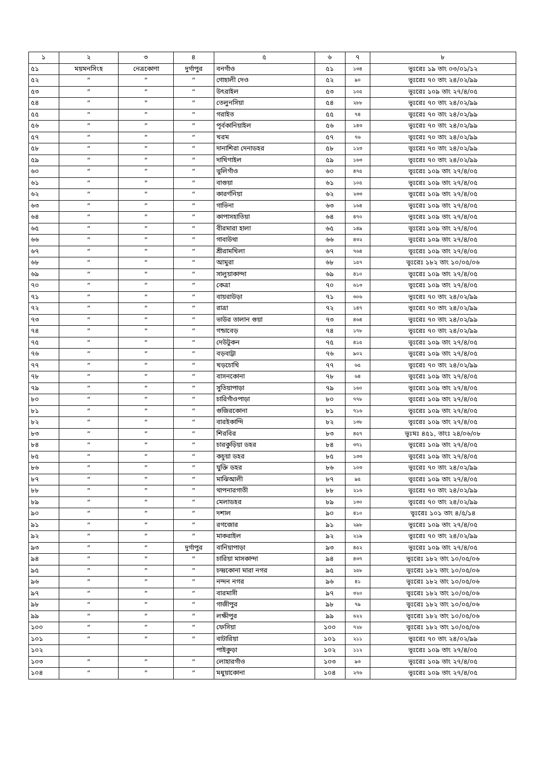| ১ | ২ | ৩ | ৪ | ৫ | ৬ | ৭ | ৮ |
| --- | --- | --- | --- | --- | --- | --- | --- |
| ৫১ | ময়মনসিংহ | নেত্রকোণা | দুর্গাপুর | বনগাঁও | ৫১ | ১৩৪ | ভূঃরেঃ ১৯ তাং ০৩/০১/১২ |
| ৫২ | ” | ” | ” | গোহালী দেও | ৫২ | ৯০ | ভূঃরেঃ ৭০ তাং ২৪/০২/৯৯ |
| ৫৩ | ” | ” | ” | উৎরাইল | ৫৩ | ১০৫ | ভূঃরেঃ ১০৯ তাং ২৭/৪/০৫ |
| ৫৪ | ” | ” | ” | তেলুনসিয়া | ৫৪ | ২৮৮ | ভূঃরেঃ ৭০ তাং ২৪/০২/৯৯ |
| ৫৫ | ” | ” | ” | গরাইত | ৫৫ | ৭৪ | ভূঃরেঃ ৭০ তাং ২৪/০২/৯৯ |
| ৫৬ | ” | ” | ” | পূর্বকানিয়াইল | ৫৬ | ১৪৩ | ভূঃরেঃ ৭০ তাং ২৪/০২/৯৯ |
| ৫৭ | ” | ” | ” | খরম | ৫৭ | ৭৬ | ভূঃরেঃ ৭০ তাং ২৪/০২/৯৯ |
| ৫৮ | ” | ” | ” | দানাশিরা দেনাডহর | ৫৮ | ১২৩ | ভূঃরেঃ ৭০ তাং ২৪/০২/৯৯ |
| ৫৯ | ” | ” | ” | দাখিণাইল | ৫৯ | ১৬৩ | ভূঃরেঃ ৭০ তাং ২৪/০২/৯৯ |
| ৬০ | ” | ” | ” | ভুলিগাঁও | ৬০ | ৪৭৫ | ভূঃরেঃ ১০৯ তাং ২৭/৪/০৫ |
| ৬১ | ” | ” | ” | বাগুয়া | ৬১ | ১০৫ | ভূঃরেঃ ১০৯ তাং ২৭/৪/০৫ |
| ৬২ | ” | ” | ” | কারর্ণনিয়া | ৬২ | ২৩৩ | ভূঃরেঃ ১০৯ তাং ২৭/৪/০৫ |
| ৬৩ | ” | ” | ” | গাভিনা | ৬৩ | ১৬৪ | ভূঃরেঃ ১০৯ তাং ২৭/৪/০৫ |
| ৬৪ | ” | ” | ” | কাপাসহাতিয়া | ৬৪ | ৪৭০ | ভূঃরেঃ ১০৯ তাং ২৭/৪/০৫ |
| ৬৫ | ” | ” | ” | বীরমারা হালা | ৬৫ | ১৪৯ | ভূঃরেঃ ১০৯ তাং ২৭/৪/০৫ |
| ৬৬ | ” | ” | ” | গাবাউথা | ৬৬ | ৪৩২ | ভূঃরেঃ ১০৯ তাং ২৭/৪/০৫ |
| ৬৭ | ” | ” | ” | শ্রীরামখিলা | ৬৭ | ৭৬৪ | ভূঃরেঃ ১০৯ তাং ২৭/৪/০৫ |
| ৬৮ | ” | ” | ” | আমুরা | ৬৮ | ১৫৭ | ভূঃরেঃ ১৮২ তাং ১০/০৫/০৬ |
| ৬৯ | ” | ” | ” | সালুয়াকান্দা | ৬৯ | ৪১০ | ভূঃরেঃ ১০৯ তাং ২৭/৪/০৫ |
| ৭০ | ” | ” | ” | কেত্রা | ৭০ | ৬১৩ | ভূঃরেঃ ১০৯ তাং ২৭/৪/০৫ |
| ৭১ | ” | ” | ” | বায়রাউড়া | ৭১ | ৩০৬ | ভূঃরেঃ ৭০ তাং ২৪/০২/৯৯ |
| ৭২ | ” | ” | ” | রাত্রা | ৭২ | ১৪৭ | ভূঃরেঃ ৭০ তাং ২৪/০২/৯৯ |
| ৭৩ | ” | ” | ” | ভাউর তালান গুয়া | ৭৩ | ৪৬৪ | ভূঃরেঃ ৭০ তাং ২৪/০২/৯৯ |
| ৭৪ | ” | ” | ” | গন্ডাবেড় | ৭৪ | ১৭৮ | ভূঃরেঃ ৭০ তাং ২৪/০২/৯৯ |
| ৭৫ | ” | ” | ” | দেউটুকন | ৭৫ | ৪১৫ | ভূঃরেঃ ১০৯ তাং ২৭/৪/০৫ |
| ৭৬ | ” | ” | ” | বড়বাট্টা | ৭৬ | ৯০২ | ভূঃরেঃ ১০৯ তাং ২৭/৪/০৫ |
| ৭৭ | ” | ” | ” | খড়চোখি | ৭৭ | ৬৫ | ভূঃরেঃ ৭০ তাং ২৪/০২/৯৯ |
| ৭৮ | ” | ” | ” | বাসনকোনা | ৭৮ | ৬৪ | ভূঃরেঃ ১০৯ তাং ২৭/৪/০৫ |
| ৭৯ | ” | ” | ” | সুতিয়াপাড়া | ৭৯ | ১৬০ | ভূঃরেঃ ১০৯ তাং ২৭/৪/০৫ |
| ৮০ | ” | ” | ” | চারিগাঁওপাড়া | ৮০ | ৭৭৮ | ভূঃরেঃ ১০৯ তাং ২৭/৪/০৫ |
| ৮১ | ” | ” | ” | গুজিরকোনা | ৮১ | ৭১৬ | ভূঃরেঃ ১০৯ তাং ২৭/৪/০৫ |
| ৮২ | ” | ” | ” | বারইকান্দি | ৮২ | ১৩৮ | ভূঃরেঃ ১০৯ তাং ২৭/৪/০৫ |
| ৮৩ | ” | ” | ” | শিরবির | ৮৩ | ৪৫৭ | ভূঃমঃ ৪৫১, তাংঃ ২৪/০৬/০৮ |
| ৮৪ | ” | ” | ” | চারকুড়িয়া ডহর | ৮৪ | ৩৭১ | ভূঃরেঃ ১০৯ তাং ২৭/৪/০৫ |
| ৮৫ | ” | ” | ” | কচুয়া ডহর | ৮৫ | ১৩৩ | ভূঃরেঃ ১০৯ তাং ২৭/৪/০৫ |
| ৮৬ | ” | ” | ” | যুক্তি ডহর | ৮৬ | ১০৩ | ভূঃরেঃ ৭০ তাং ২৪/০২/৯৯ |
| ৮৭ | ” | ” | ” | মাঝিআলী | ৮৭ | ৯৫ | ভূঃরেঃ ১০৯ তাং ২৭/৪/০৫ |
| ৮৮ | ” | ” | ” | থাপনারগাতী | ৮৮ | ২১৬ | ভূঃরেঃ ৭০ তাং ২৪/০২/৯৯ |
| ৮৯ | ” | ” | ” | মেলাডহর | ৮৯ | ১৩০ | ভূঃরেঃ ৭০ তাং ২৪/০২/৯৯ |
| ৯০ | ” | ” | ” | দশাল | ৯০ | ৪১০ | ভূঃরেঃ ১০১ তাং ৪/৫/১৪ |
| ৯১ | ” | ” | ” | রগজোর | ৯১ | ২৯৮ | ভূঃরেঃ ১০৯ তাং ২৭/৪/০৫ |
| ৯২ | ” | ” | ” | মাকরাইল | ৯২ | ২১৯ | ভূঃরেঃ ৭০ তাং ২৪/০২/৯৯ |
| ৯৩ | ” | ” | দুর্গাপুর | বানিয়াপাড়া | ৯৩ | ৪৫২ | ভূঃরেঃ ১০৯ তাং ২৭/৪/০৫ |
| ৯৪ | ” | ” | ” | চারিয়া মাসকান্দা | ৯৪ | ৪৩৭ | ভূঃরেঃ ১৮২ তাং ১০/০৫/০৬ |
| ৯৫ | ” | ” | ” | চন্দ্রকোনা মারা নগর | ৯৫ | ২৫৮ | ভূঃরেঃ ১৮২ তাং ১০/০৫/০৬ |
| ৯৬ | ” | ” | ” | নন্দন নগর | ৯৬ | ৪১ | ভূঃরেঃ ১৮২ তাং ১০/০৫/০৬ |
| ৯৭ | ” | ” | ” | বারমাসী | ৯৭ | ৩২০ | ভূঃরেঃ ১৮২ তাং ১০/০৫/০৬ |
| ৯৮ | ” | ” | ” | গাজীপুর | ৯৮ | ৭৯ | ভূঃরেঃ ১৮২ তাং ১০/০৫/০৬ |
| ৯৯ | ” | ” | ” | লক্ষীপুর | ৯৯ | ৬২২ | ভূঃরেঃ ১৮২ তাং ১০/০৫/০৬ |
| ১০০ | ” | ” | ” | ফেসিয়া | ১০০ | ৭২৮ | ভূঃরেঃ ১৮২ তাং ১০/০৫/০৬ |
| ১০১ | ” | ” | ” | বাটারিয়া | ১০১ | ২১১ | ভূঃরেঃ ৭০ তাং ২৪/০২/৯৯ |
| ১০২ | | | | পাইকুড়া | ১০২ | ১১২ | ভূঃরেঃ ১০৯ তাং ২৭/৪/০৫ |
| ১০৩ | ” | ” | ” | লোহারগাঁও | ১০৩ | ৯৩ | ভূঃরেঃ ১০৯ তাং ২৭/৪/০৫ |
| ১০৪ | ” | ” | ” | মধুয়াকোনা | ১০৪ | ২৭৬ | ভূঃরেঃ ১০৯ তাং ২৭/৪/০৫ |